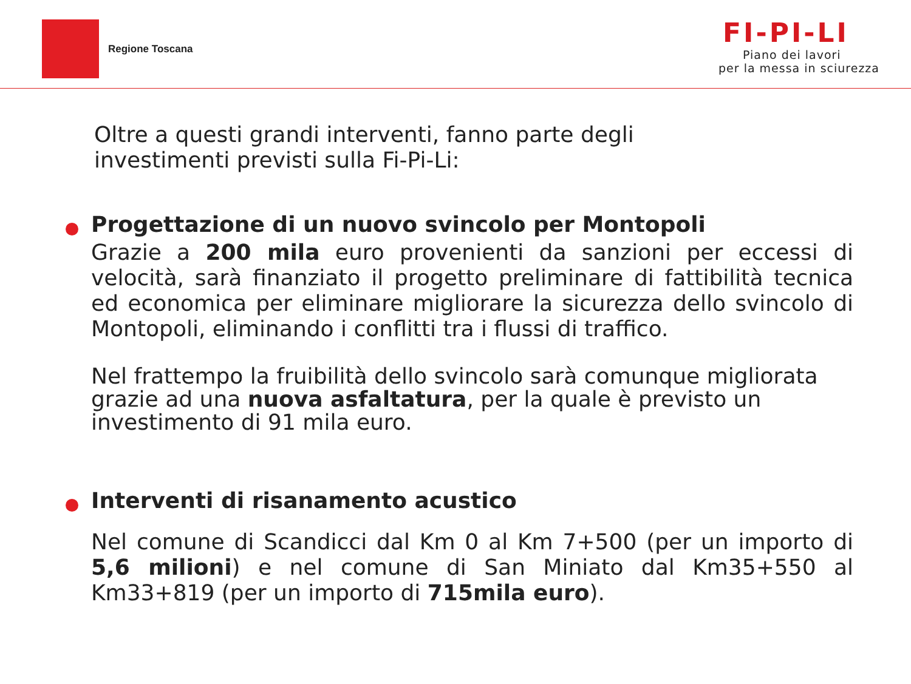Regione Toscana
FI-PI-LI
Piano dei lavori
per la messa in sciurezza
Oltre a questi grandi interventi, fanno parte degli
investimenti previsti sulla Fi-Pi-Li:
Progettazione di un nuovo svincolo per Montopoli
Grazie a 200 mila euro provenienti da sanzioni per eccessi di velocità, sarà finanziato il progetto preliminare di fattibilità tecnica ed economica per eliminare migliorare la sicurezza dello svincolo di Montopoli, eliminando i conflitti tra i flussi di traffico.
Nel frattempo la fruibilità dello svincolo sarà comunque migliorata grazie ad una nuova asfaltatura, per la quale è previsto un investimento di 91 mila euro.
Interventi di risanamento acustico
Nel comune di Scandicci dal Km 0 al Km 7+500 (per un importo di 5,6 milioni) e nel comune di San Miniato dal Km35+550 al Km33+819 (per un importo di 715mila euro).